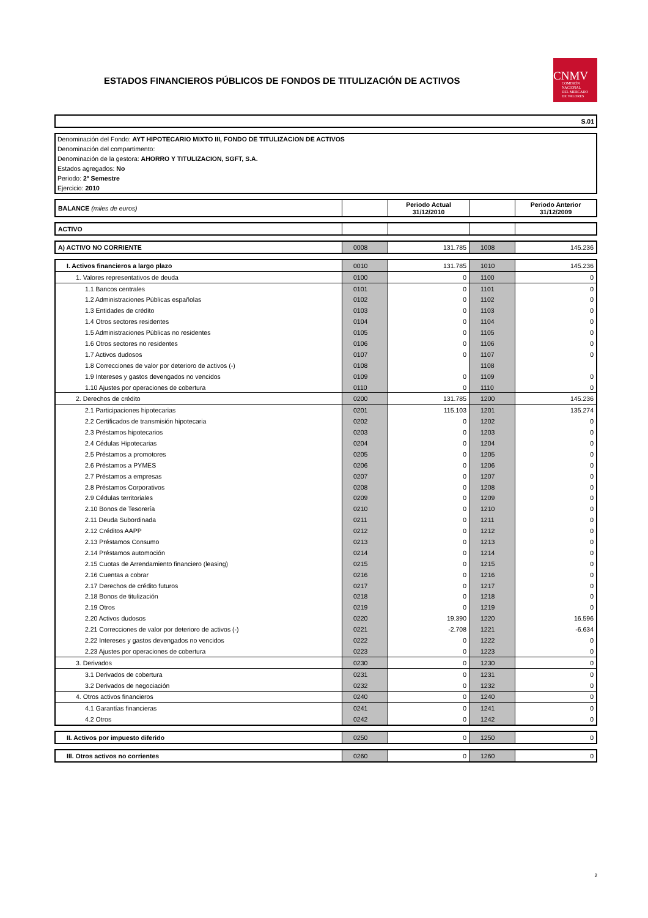ESTADOS FINANCIEROS PÚBLICOS DE FONDOS DE TITULIZACIÓN DE ACTIVOS
CNMV
COMISIÓN
NACIONAL
DEL MERCADO
DE VALORES
S.01
Denominación del Fondo: AYT HIPOTECARIO MIXTO III, FONDO DE TITULIZACION DE ACTIVOS
Denominación del compartimento:
Denominación de la gestora: AHORRO Y TITULIZACION, SGFT, S.A.
Estados agregados: No
Periodo: 2º Semestre
Ejercicio: 2010
| BALANCE (miles de euros) | | Periodo Actual 31/12/2010 | | Periodo Anterior 31/12/2009 |
| ACTIVO | | | | |
| A) ACTIVO NO CORRIENTE | 0008 | 131.785 | 1008 | 145.236 |
| I. Activos financieros a largo plazo | 0010 | 131.785 | 1010 | 145.236 |
| 1. Valores representativos de deuda | 0100 | 0 | 1100 | 0 |
| 1.1 Bancos centrales | 0101 | 0 | 1101 | 0 |
| 1.2 Administraciones Públicas españolas | 0102 | 0 | 1102 | 0 |
| 1.3 Entidades de crédito | 0103 | 0 | 1103 | 0 |
| 1.4 Otros sectores residentes | 0104 | 0 | 1104 | 0 |
| 1.5 Administraciones Públicas no residentes | 0105 | 0 | 1105 | 0 |
| 1.6 Otros sectores no residentes | 0106 | 0 | 1106 | 0 |
| 1.7 Activos dudosos | 0107 | 0 | 1107 | 0 |
| 1.8 Correcciones de valor por deterioro de activos (-) | 0108 | | 1108 | |
| 1.9 Intereses y gastos devengados no vencidos | 0109 | 0 | 1109 | 0 |
| 1.10 Ajustes por operaciones de cobertura | 0110 | 0 | 1110 | 0 |
| 2. Derechos de crédito | 0200 | 131.785 | 1200 | 145.236 |
| 2.1 Participaciones hipotecarias | 0201 | 115.103 | 1201 | 135.274 |
| 2.2 Certificados de transmisión hipotecaria | 0202 | 0 | 1202 | 0 |
| 2.3 Préstamos hipotecarios | 0203 | 0 | 1203 | 0 |
| 2.4 Cédulas Hipotecarias | 0204 | 0 | 1204 | 0 |
| 2.5 Préstamos a promotores | 0205 | 0 | 1205 | 0 |
| 2.6 Préstamos a PYMES | 0206 | 0 | 1206 | 0 |
| 2.7 Préstamos a empresas | 0207 | 0 | 1207 | 0 |
| 2.8 Préstamos Corporativos | 0208 | 0 | 1208 | 0 |
| 2.9 Cédulas territoriales | 0209 | 0 | 1209 | 0 |
| 2.10 Bonos de Tesorería | 0210 | 0 | 1210 | 0 |
| 2.11 Deuda Subordinada | 0211 | 0 | 1211 | 0 |
| 2.12 Créditos AAPP | 0212 | 0 | 1212 | 0 |
| 2.13 Préstamos Consumo | 0213 | 0 | 1213 | 0 |
| 2.14 Préstamos automoción | 0214 | 0 | 1214 | 0 |
| 2.15 Cuotas de Arrendamiento financiero (leasing) | 0215 | 0 | 1215 | 0 |
| 2.16 Cuentas a cobrar | 0216 | 0 | 1216 | 0 |
| 2.17 Derechos de crédito futuros | 0217 | 0 | 1217 | 0 |
| 2.18 Bonos de titulización | 0218 | 0 | 1218 | 0 |
| 2.19 Otros | 0219 | 0 | 1219 | 0 |
| 2.20 Activos dudosos | 0220 | 19.390 | 1220 | 16.596 |
| 2.21 Correcciones de valor por deterioro de activos (-) | 0221 | -2.708 | 1221 | -6.634 |
| 2.22 Intereses y gastos devengados no vencidos | 0222 | 0 | 1222 | 0 |
| 2.23 Ajustes por operaciones de cobertura | 0223 | 0 | 1223 | 0 |
| 3. Derivados | 0230 | 0 | 1230 | 0 |
| 3.1 Derivados de cobertura | 0231 | 0 | 1231 | 0 |
| 3.2 Derivados de negociación | 0232 | 0 | 1232 | 0 |
| 4. Otros activos financieros | 0240 | 0 | 1240 | 0 |
| 4.1 Garantías financieras | 0241 | 0 | 1241 | 0 |
| 4.2 Otros | 0242 | 0 | 1242 | 0 |
| II. Activos por impuesto diferido | 0250 | 0 | 1250 | 0 |
| III. Otros activos no corrientes | 0260 | 0 | 1260 | 0 |
2